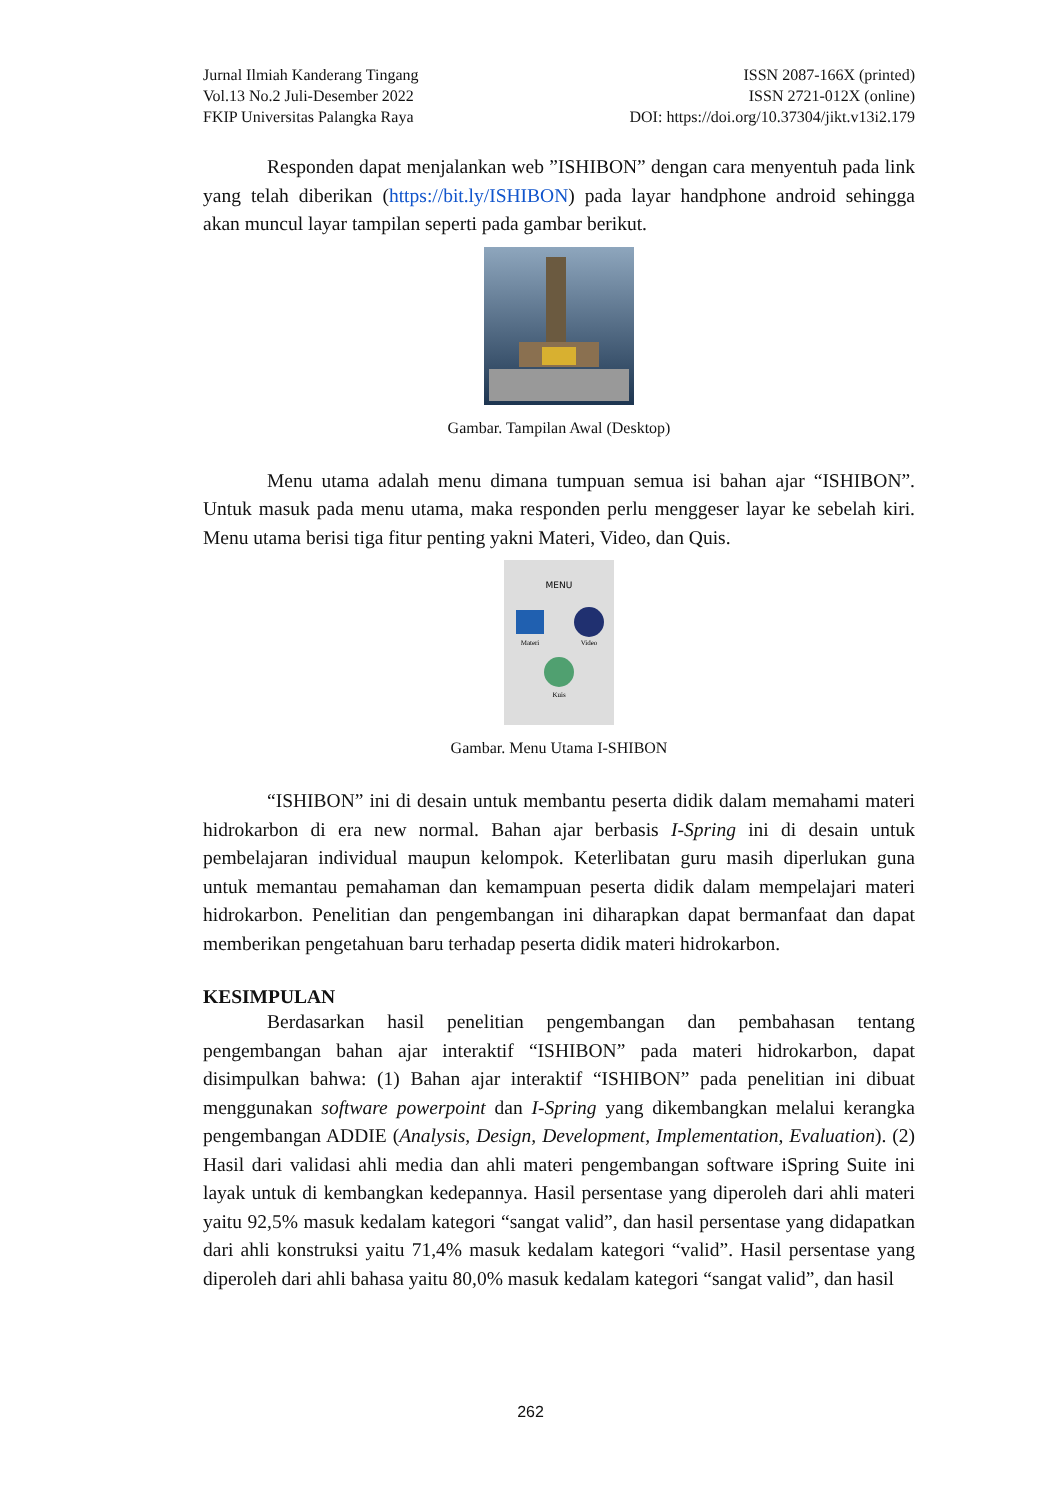Jurnal Ilmiah Kanderang Tingang
Vol.13 No.2 Juli-Desember 2022
FKIP Universitas Palangka Raya
ISSN 2087-166X (printed)
ISSN 2721-012X (online)
DOI: https://doi.org/10.37304/jikt.v13i2.179
Responden dapat menjalankan web ”ISHIBON” dengan cara menyentuh pada link yang telah diberikan (https://bit.ly/ISHIBON) pada layar handphone android sehingga akan muncul layar tampilan seperti pada gambar berikut.
Gambar. Tampilan Awal (Desktop)
Menu utama adalah menu dimana tumpuan semua isi bahan ajar “ISHIBON”. Untuk masuk pada menu utama, maka responden perlu menggeser layar ke sebelah kiri. Menu utama berisi tiga fitur penting yakni Materi, Video, dan Quis.
MENU
Materi
Video
Kuis
Gambar. Menu Utama I-SHIBON
“ISHIBON” ini di desain untuk membantu peserta didik dalam memahami materi hidrokarbon di era new normal. Bahan ajar berbasis I-Spring ini di desain untuk pembelajaran individual maupun kelompok. Keterlibatan guru masih diperlukan guna untuk memantau pemahaman dan kemampuan peserta didik dalam mempelajari materi hidrokarbon. Penelitian dan pengembangan ini diharapkan dapat bermanfaat dan dapat memberikan pengetahuan baru terhadap peserta didik materi hidrokarbon.
KESIMPULAN
Berdasarkan hasil penelitian pengembangan dan pembahasan tentang pengembangan bahan ajar interaktif “ISHIBON” pada materi hidrokarbon, dapat disimpulkan bahwa: (1) Bahan ajar interaktif “ISHIBON” pada penelitian ini dibuat menggunakan software powerpoint dan I-Spring yang dikembangkan melalui kerangka pengembangan ADDIE (Analysis, Design, Development, Implementation, Evaluation). (2) Hasil dari validasi ahli media dan ahli materi pengembangan software iSpring Suite ini layak untuk di kembangkan kedepannya. Hasil persentase yang diperoleh dari ahli materi yaitu 92,5% masuk kedalam kategori “sangat valid”, dan hasil persentase yang didapatkan dari ahli konstruksi yaitu 71,4% masuk kedalam kategori “valid”. Hasil persentase yang diperoleh dari ahli bahasa yaitu 80,0% masuk kedalam kategori “sangat valid”, dan hasil
262